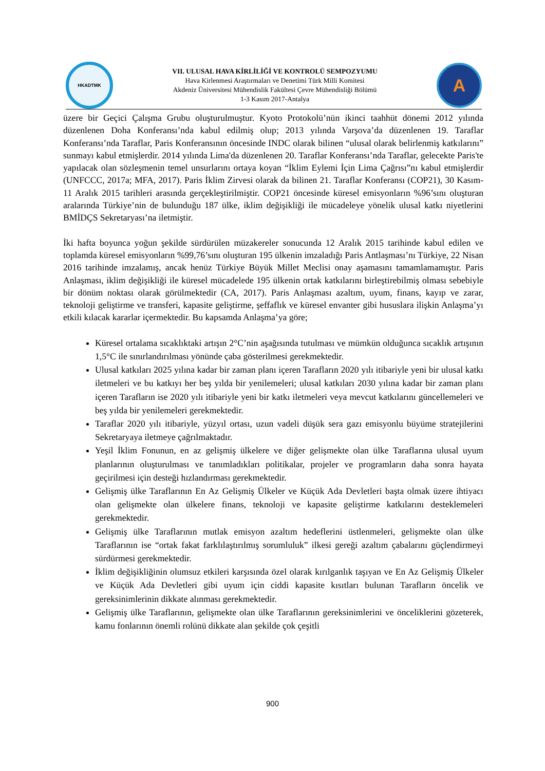HKADTMK
VII. ULUSAL HAVA KİRLİLİĞİ VE KONTROLÜ SEMPOZYUMU
Hava Kirlenmesi Araştırmaları ve Denetimi Türk Milli Komitesi
Akdeniz Üniversitesi Mühendislik Fakültesi Çevre Mühendisliği Bölümü
1-3 Kasım 2017-Antalya
A
üzere bir Geçici Çalışma Grubu oluşturulmuştur. Kyoto Protokolü’nün ikinci taahhüt dönemi 2012 yılında düzenlenen Doha Konferansı’nda kabul edilmiş olup; 2013 yılında Varşova’da düzenlenen 19. Taraflar Konferansı’nda Taraflar, Paris Konferansının öncesinde INDC olarak bilinen “ulusal olarak belirlenmiş katkılarını” sunmayı kabul etmişlerdir. 2014 yılında Lima'da düzenlenen 20. Taraflar Konferansı’nda Taraflar, gelecekte Paris'te yapılacak olan sözleşmenin temel unsurlarını ortaya koyan “İklim Eylemi İçin Lima Çağrısı”nı kabul etmişlerdir (UNFCCC, 2017a; MFA, 2017). Paris İklim Zirvesi olarak da bilinen 21. Taraflar Konferansı (COP21), 30 Kasım-11 Aralık 2015 tarihleri arasında gerçekleştirilmiştir. COP21 öncesinde küresel emisyonların %96’sını oluşturan aralarında Türkiye’nin de bulunduğu 187 ülke, iklim değişikliği ile mücadeleye yönelik ulusal katkı niyetlerini BMİDÇS Sekretaryası’na iletmiştir.
İki hafta boyunca yoğun şekilde sürdürülen müzakereler sonucunda 12 Aralık 2015 tarihinde kabul edilen ve toplamda küresel emisyonların %99,76’sını oluşturan 195 ülkenin imzaladığı Paris Antlaşması’nı Türkiye, 22 Nisan 2016 tarihinde imzalamış, ancak henüz Türkiye Büyük Millet Meclisi onay aşamasını tamamlamamıştır. Paris Anlaşması, iklim değişikliği ile küresel mücadelede 195 ülkenin ortak katkılarını birleştirebilmiş olması sebebiyle bir dönüm noktası olarak görülmektedir (CA, 2017). Paris Anlaşması azaltım, uyum, finans, kayıp ve zarar, teknoloji geliştirme ve transferi, kapasite geliştirme, şeffaflık ve küresel envanter gibi hususlara ilişkin Anlaşma’yı etkili kılacak kararlar içermektedir. Bu kapsamda Anlaşma’ya göre;
Küresel ortalama sıcaklıktaki artışın 2°C’nin aşağısında tutulması ve mümkün olduğunca sıcaklık artışının 1,5°C ile sınırlandırılması yönünde çaba gösterilmesi gerekmektedir.
Ulusal katkıları 2025 yılına kadar bir zaman planı içeren Tarafların 2020 yılı itibariyle yeni bir ulusal katkı iletmeleri ve bu katkıyı her beş yılda bir yenilemeleri; ulusal katkıları 2030 yılına kadar bir zaman planı içeren Tarafların ise 2020 yılı itibariyle yeni bir katkı iletmeleri veya mevcut katkılarını güncellemeleri ve beş yılda bir yenilemeleri gerekmektedir.
Taraflar 2020 yılı itibariyle, yüzyıl ortası, uzun vadeli düşük sera gazı emisyonlu büyüme stratejilerini Sekretaryaya iletmeye çağrılmaktadır.
Yeşil İklim Fonunun, en az gelişmiş ülkelere ve diğer gelişmekte olan ülke Taraflarına ulusal uyum planlarının oluşturulması ve tanımladıkları politikalar, projeler ve programların daha sonra hayata geçirilmesi için desteği hızlandırması gerekmektedir.
Gelişmiş ülke Taraflarının En Az Gelişmiş Ülkeler ve Küçük Ada Devletleri başta olmak üzere ihtiyacı olan gelişmekte olan ülkelere finans, teknoloji ve kapasite geliştirme katkılarını desteklemeleri gerekmektedir.
Gelişmiş ülke Taraflarının mutlak emisyon azaltım hedeflerini üstlenmeleri, gelişmekte olan ülke Taraflarının ise “ortak fakat farklılaştırılmış sorumluluk” ilkesi gereği azaltım çabalarını güçlendirmeyi sürdürmesi gerekmektedir.
İklim değişikliğinin olumsuz etkileri karşısında özel olarak kırılganlık taşıyan ve En Az Gelişmiş Ülkeler ve Küçük Ada Devletleri gibi uyum için ciddi kapasite kısıtları bulunan Tarafların öncelik ve gereksinimlerinin dikkate alınması gerekmektedir.
Gelişmiş ülke Taraflarının, gelişmekte olan ülke Taraflarının gereksinimlerini ve önceliklerini gözeterek, kamu fonlarının önemli rolünü dikkate alan şekilde çok çeşitli
900